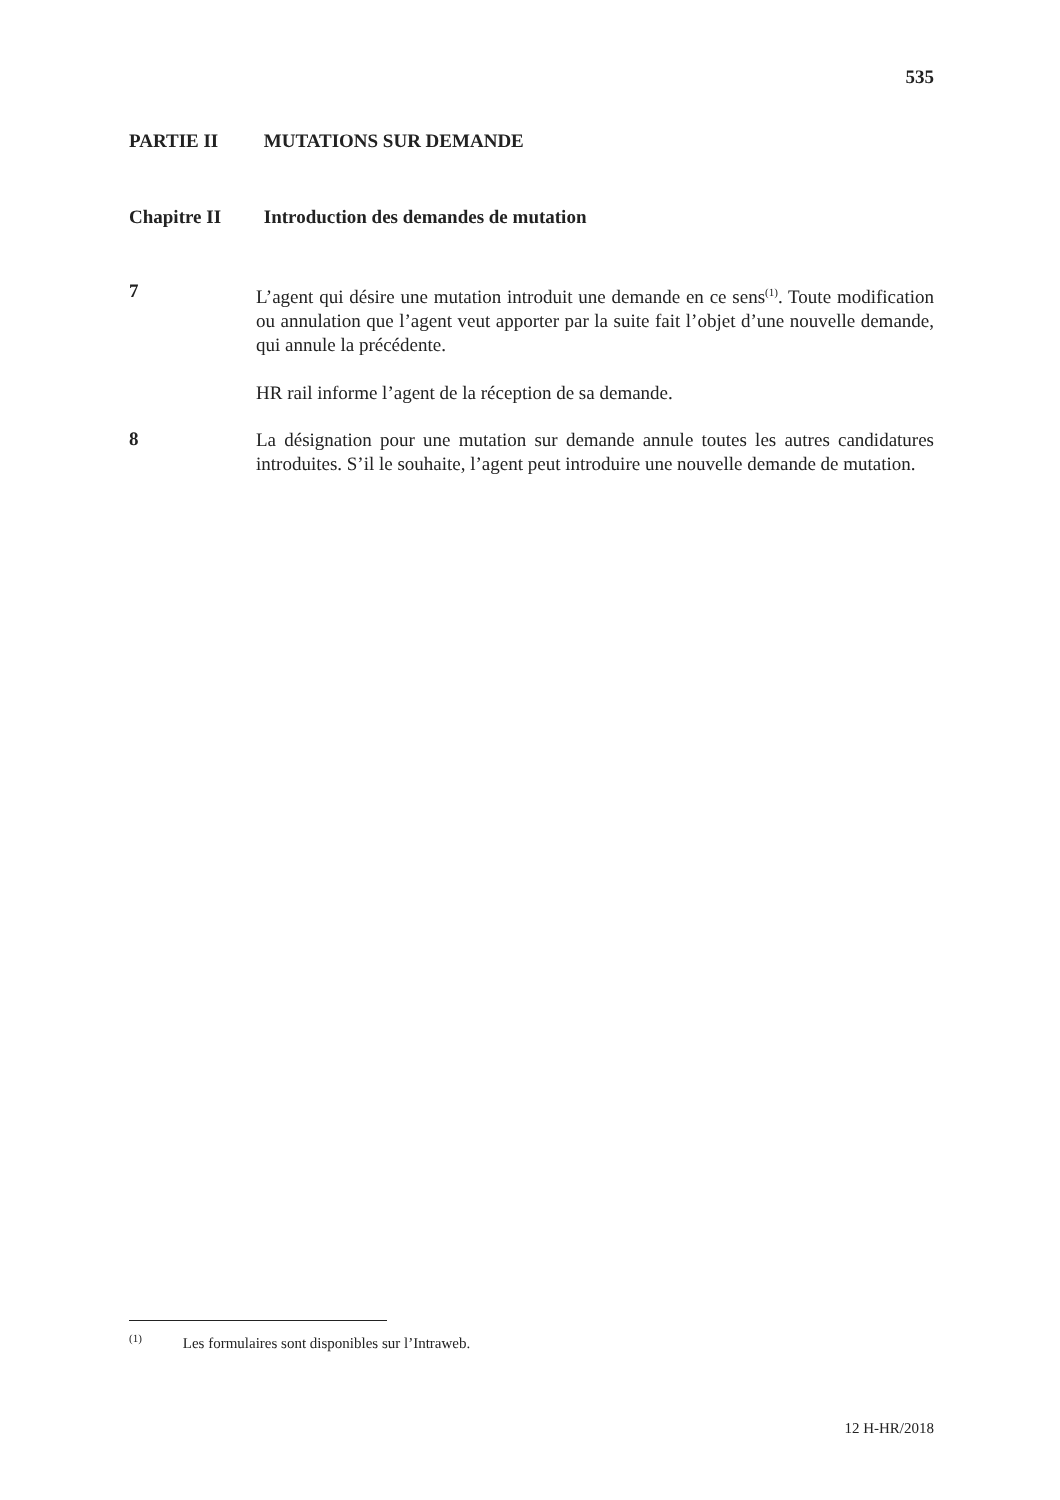535
PARTIE II MUTATIONS SUR DEMANDE
Chapitre II Introduction des demandes de mutation
7
L’agent qui désire une mutation introduit une demande en ce sens<sup>(1)</sup>. Toute modification ou annulation que l’agent veut apporter par la suite fait l’objet d’une nouvelle demande, qui annule la précédente.
HR rail informe l’agent de la réception de sa demande.
8
La désignation pour une mutation sur demande annule toutes les autres candidatures introduites. S’il le souhaite, l’agent peut introduire une nouvelle demande de mutation.
<sup>(1)</sup> Les formulaires sont disponibles sur l’Intraweb.
12 H-HR/2018